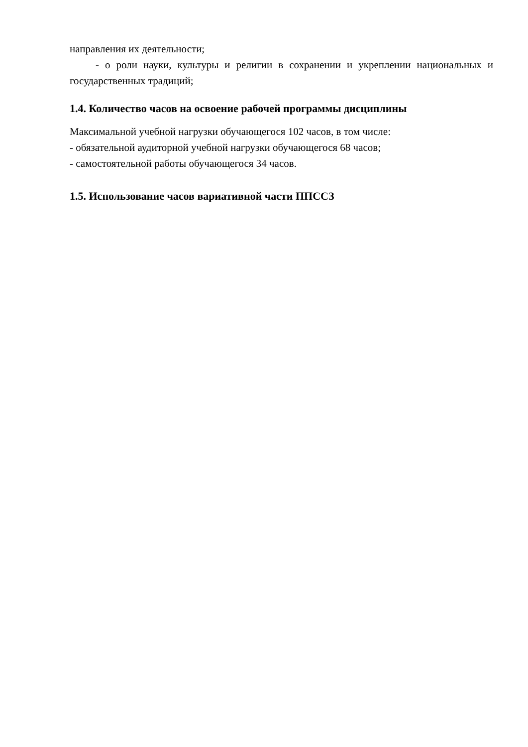направления их деятельности;
- о роли науки, культуры и религии в сохранении и укреплении национальных и государственных традиций;
1.4. Количество часов на освоение рабочей программы дисциплины
Максимальной учебной нагрузки обучающегося 102 часов, в том числе:
- обязательной аудиторной учебной нагрузки обучающегося 68 часов;
- самостоятельной работы обучающегося 34 часов.
1.5. Использование часов вариативной части ППССЗ